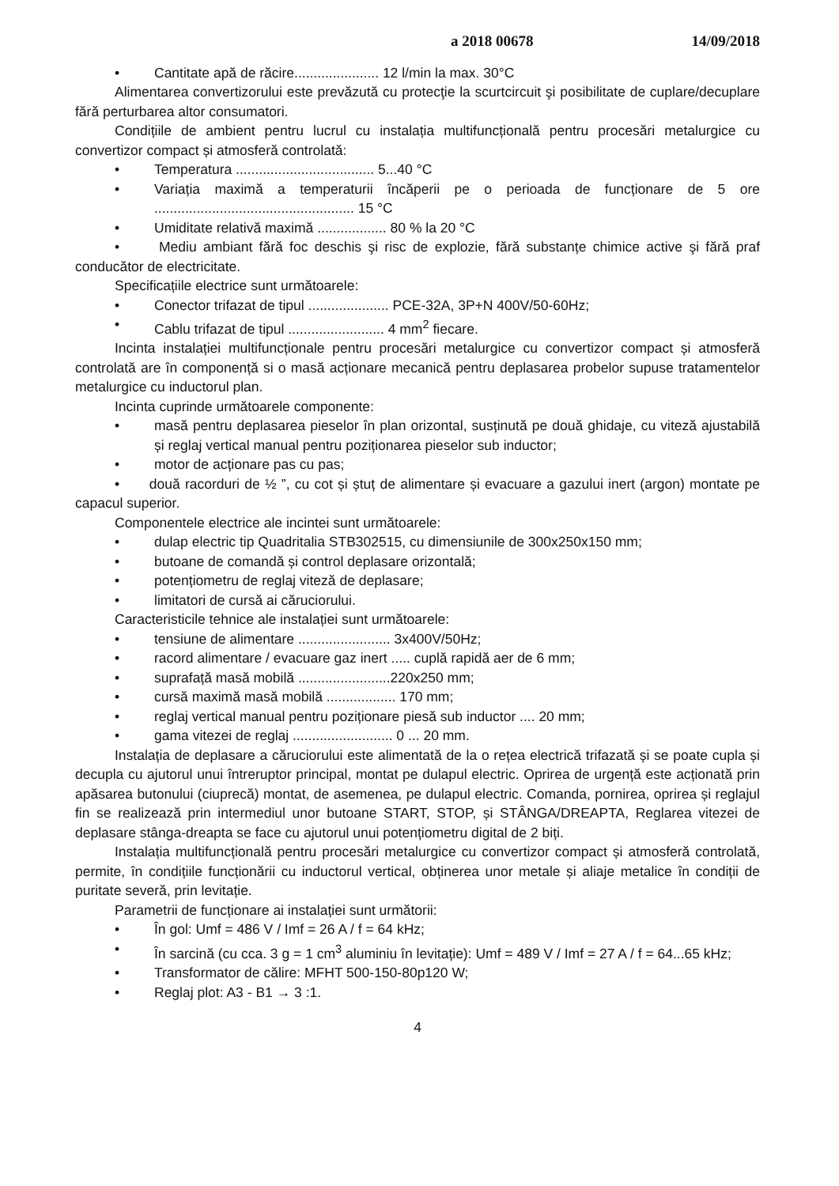a 2018 00678 14/09/2018
• Cantitate apă de răcire...................... 12 l/min la max. 30°C
Alimentarea convertizorului este prevăzută cu protecţie la scurtcircuit şi posibilitate de cuplare/decuplare fără perturbarea altor consumatori.
Condițiile de ambient pentru lucrul cu instalația multifuncțională pentru procesări metalurgice cu convertizor compact și atmosferă controlată:
• Temperatura .................................... 5...40 °C
• Variația maximă a temperaturii încăperii pe o perioada de funcționare de 5 ore .................................................... 15 °C
• Umiditate relativă maximă .................. 80 % la 20 °C
• Mediu ambiant fără foc deschis şi risc de explozie, fără substanțe chimice active şi fără praf conducător de electricitate.
Specificațiile electrice sunt următoarele:
• Conector trifazat de tipul ..................... PCE-32A, 3P+N 400V/50-60Hz;
• Cablu trifazat de tipul ......................... 4 mm<sup>2</sup> fiecare.
Incinta instalației multifuncționale pentru procesări metalurgice cu convertizor compact și atmosferă controlată are în componență si o masă acționare mecanică pentru deplasarea probelor supuse tratamentelor metalurgice cu inductorul plan.
Incinta cuprinde următoarele componente:
• masă pentru deplasarea pieselor în plan orizontal, susținută pe două ghidaje, cu viteză ajustabilă și reglaj vertical manual pentru poziționarea pieselor sub inductor;
• motor de acționare pas cu pas;
• două racorduri de ½ ”, cu cot și ștuț de alimentare și evacuare a gazului inert (argon) montate pe capacul superior.
Componentele electrice ale incintei sunt următoarele:
• dulap electric tip Quadritalia STB302515, cu dimensiunile de 300x250x150 mm;
• butoane de comandă și control deplasare orizontală;
• potențiometru de reglaj viteză de deplasare;
• limitatori de cursă ai căruciorului.
Caracteristicile tehnice ale instalației sunt următoarele:
• tensiune de alimentare ........................ 3x400V/50Hz;
• racord alimentare / evacuare gaz inert ..... cuplă rapidă aer de 6 mm;
• suprafață masă mobilă ........................220x250 mm;
• cursă maximă masă mobilă .................. 170 mm;
• reglaj vertical manual pentru poziționare piesă sub inductor .... 20 mm;
• gama vitezei de reglaj .......................... 0 ... 20 mm.
Instalația de deplasare a căruciorului este alimentată de la o rețea electrică trifazată și se poate cupla și decupla cu ajutorul unui întreruptor principal, montat pe dulapul electric. Oprirea de urgență este acționată prin apăsarea butonului (ciuprecă) montat, de asemenea, pe dulapul electric. Comanda, pornirea, oprirea și reglajul fin se realizează prin intermediul unor butoane START, STOP, și STÂNGA/DREAPTA, Reglarea vitezei de deplasare stânga-dreapta se face cu ajutorul unui potențiometru digital de 2 biți.
Instalația multifuncțională pentru procesări metalurgice cu convertizor compact și atmosferă controlată, permite, în condițiile funcționării cu inductorul vertical, obținerea unor metale și aliaje metalice în condiții de puritate severă, prin levitație.
Parametrii de funcționare ai instalației sunt următorii:
• În gol: Umf = 486 V / Imf = 26 A / f = 64 kHz;
• În sarcină (cu cca. 3 g = 1 cm<sup>3</sup> aluminiu în levitație): Umf = 489 V / Imf = 27 A / f = 64...65 kHz;
• Transformator de călire: MFHT 500-150-80p120 W;
• Reglaj plot: A3 - B1 → 3 :1.
4